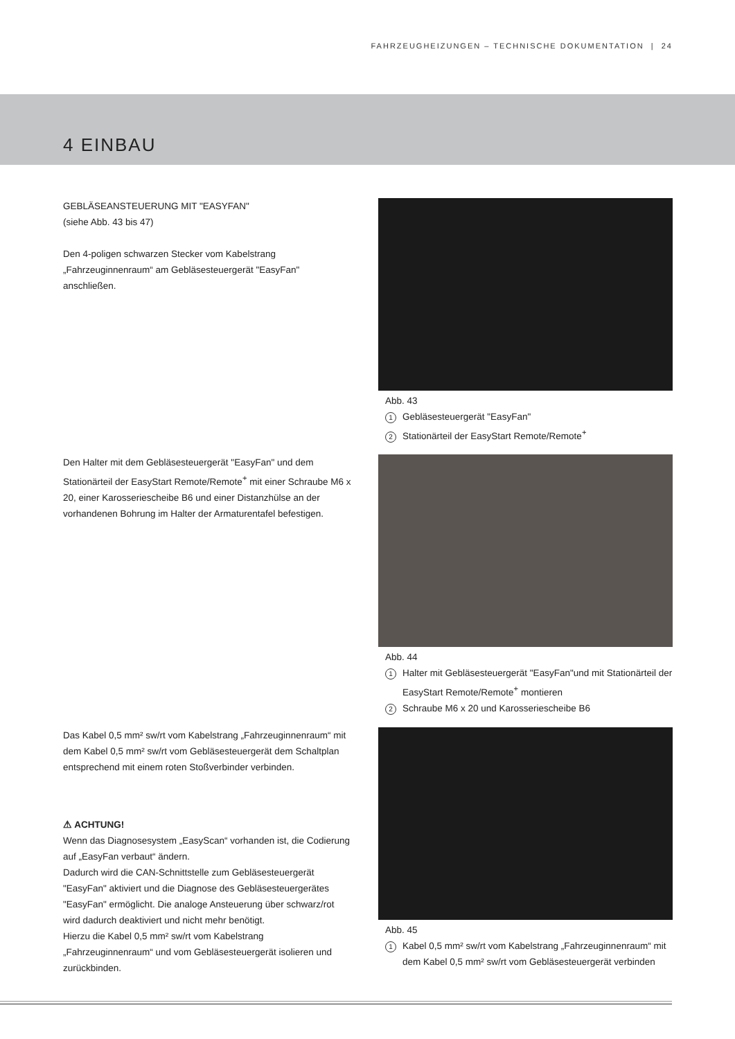FAHRZEUGHEIZUNGEN – TECHNISCHE DOKUMENTATION | 24
4 EINBAU
GEBLÄSEANSTEUERUNG MIT "EASYFAN"
(siehe Abb. 43 bis 47)
Den 4-poligen schwarzen Stecker vom Kabelstrang „Fahrzeuginnenraum“ am Gebläsesteuergerät "EasyFan" anschließen.
Abb. 43
1 Gebläsesteuergerät "EasyFan"
2 Stationärteil der EasyStart Remote/Remote<sup>+</sup>
Den Halter mit dem Gebläsesteuergerät "EasyFan" und dem Stationärteil der EasyStart Remote/Remote<sup>+</sup> mit einer Schraube M6 x 20, einer Karosseriescheibe B6 und einer Distanzhülse an der vorhandenen Bohrung im Halter der Armaturentafel befestigen.
Abb. 44
1 Halter mit Gebläsesteuergerät "EasyFan"und mit Stationärteil der EasyStart Remote/Remote<sup>+</sup> montieren
2 Schraube M6 x 20 und Karosseriescheibe B6
Das Kabel 0,5 mm² sw/rt vom Kabelstrang „Fahrzeuginnenraum“ mit dem Kabel 0,5 mm² sw/rt vom Gebläsesteuergerät dem Schaltplan entsprechend mit einem roten Stoßverbinder verbinden.
⚠ ACHTUNG!
Wenn das Diagnosesystem „EasyScan“ vorhanden ist, die Codierung auf „EasyFan verbaut“ ändern.
Dadurch wird die CAN-Schnittstelle zum Gebläsesteuergerät "EasyFan" aktiviert und die Diagnose des Gebläsesteuergerätes "EasyFan" ermöglicht. Die analoge Ansteuerung über schwarz/rot wird dadurch deaktiviert und nicht mehr benötigt.
Hierzu die Kabel 0,5 mm² sw/rt vom Kabelstrang „Fahrzeuginnenraum“ und vom Gebläsesteuergerät isolieren und zurückbinden.
Abb. 45
1 Kabel 0,5 mm² sw/rt vom Kabelstrang „Fahrzeuginnenraum“ mit dem Kabel 0,5 mm² sw/rt vom Gebläsesteuergerät verbinden